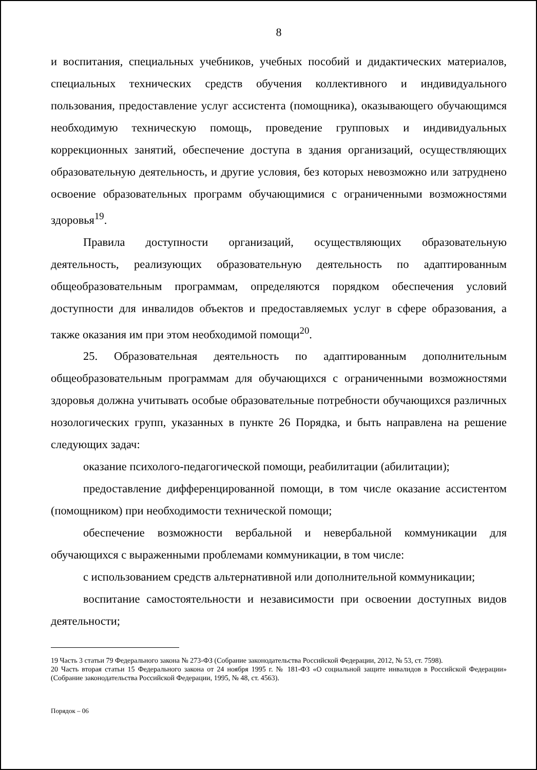8
и воспитания, специальных учебников, учебных пособий и дидактических материалов, специальных технических средств обучения коллективного и индивидуального пользования, предоставление услуг ассистента (помощника), оказывающего обучающимся необходимую техническую помощь, проведение групповых и индивидуальных коррекционных занятий, обеспечение доступа в здания организаций, осуществляющих образовательную деятельность, и другие условия, без которых невозможно или затруднено освоение образовательных программ обучающимися с ограниченными возможностями здоровья<sup>19</sup>.
Правила доступности организаций, осуществляющих образовательную деятельность, реализующих образовательную деятельность по адаптированным общеобразовательным программам, определяются порядком обеспечения условий доступности для инвалидов объектов и предоставляемых услуг в сфере образования, а также оказания им при этом необходимой помощи<sup>20</sup>.
25. Образовательная деятельность по адаптированным дополнительным общеобразовательным программам для обучающихся с ограниченными возможностями здоровья должна учитывать особые образовательные потребности обучающихся различных нозологических групп, указанных в пункте 26 Порядка, и быть направлена на решение следующих задач:
оказание психолого-педагогической помощи, реабилитации (абилитации);
предоставление дифференцированной помощи, в том числе оказание ассистентом (помощником) при необходимости технической помощи;
обеспечение возможности вербальной и невербальной коммуникации для обучающихся с выраженными проблемами коммуникации, в том числе:
с использованием средств альтернативной или дополнительной коммуникации;
воспитание самостоятельности и независимости при освоении доступных видов деятельности;
19 Часть 3 статьи 79 Федерального закона № 273-ФЗ (Собрание законодательства Российской Федерации, 2012, № 53, ст. 7598).
20 Часть вторая статьи 15 Федерального закона от 24 ноября 1995 г. № 181-ФЗ «О социальной защите инвалидов в Российской Федерации» (Собрание законодательства Российской Федерации, 1995, № 48, ст. 4563).
Порядок – 06